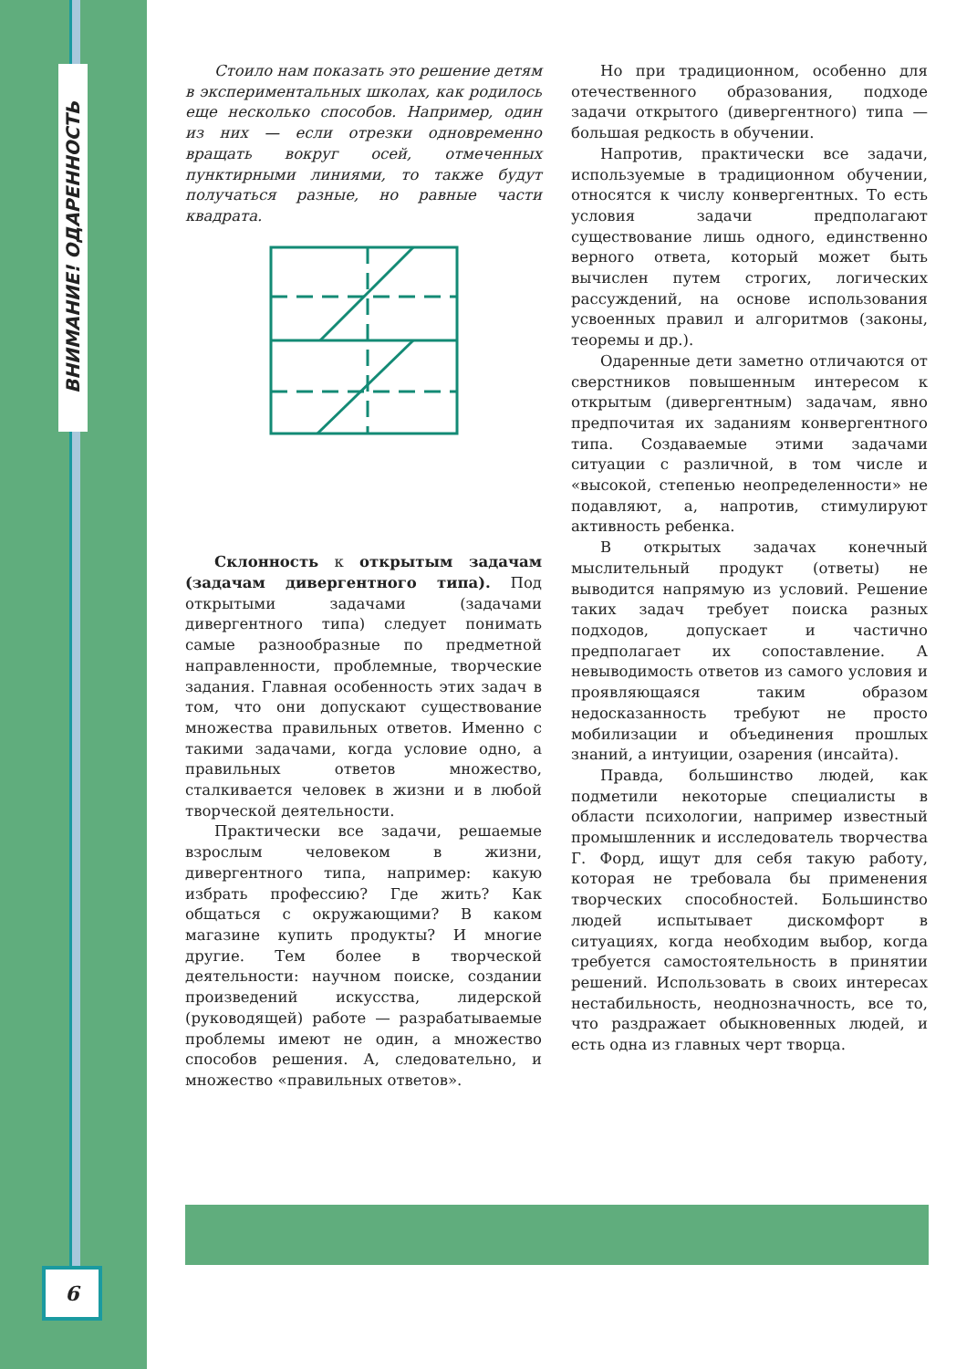ВНИМАНИЕ! ОДАРЕННОСТЬ
6
Стоило нам показать это решение детям в экспериментальных школах, как родилось еще несколько способов. Например, один из них — если отрезки одновременно вращать вокруг осей, отмеченных пунктирными линиями, то также будут получаться разные, но равные части квадрата.
Склонность к открытым задачам (задачам дивергентного типа). Под открытыми задачами (задачами дивергентного типа) следует понимать самые разнообразные по предметной направленности, проблемные, творческие задания. Главная особенность этих задач в том, что они допускают существование множества правильных ответов. Именно с такими задачами, когда условие одно, а правильных ответов множество, сталкивается человек в жизни и в любой творческой деятельности.
Практически все задачи, решаемые взрослым человеком в жизни, дивергентного типа, например: какую избрать профессию? Где жить? Как общаться с окружающими? В каком магазине купить продукты? И многие другие. Тем более в творческой деятельности: научном поиске, создании произведений искусства, лидерской (руководящей) работе — разрабатываемые проблемы имеют не один, а множество способов решения. А, следовательно, и множество «правильных ответов».
Но при традиционном, особенно для отечественного образования, подходе задачи открытого (дивергентного) типа — большая редкость в обучении.
Напротив, практически все задачи, используемые в традиционном обучении, относятся к числу конвергентных. То есть условия задачи предполагают существование лишь одного, единственно верного ответа, который может быть вычислен путем строгих, логических рассуждений, на основе использования усвоенных правил и алгоритмов (законы, теоремы и др.).
Одаренные дети заметно отличаются от сверстников повышенным интересом к открытым (дивергентным) задачам, явно предпочитая их заданиям конвергентного типа. Создаваемые этими задачами ситуации с различной, в том числе и «высокой, степенью неопределенности» не подавляют, а, напротив, стимулируют активность ребенка.
В открытых задачах конечный мыслительный продукт (ответы) не выводится напрямую из условий. Решение таких задач требует поиска разных подходов, допускает и частично предполагает их сопоставление. А невыводимость ответов из самого условия и проявляющаяся таким образом недосказанность требуют не просто мобилизации и объединения прошлых знаний, а интуиции, озарения (инсайта).
Правда, большинство людей, как подметили некоторые специалисты в области психологии, например известный промышленник и исследователь творчества Г. Форд, ищут для себя такую работу, которая не требовала бы применения творческих способностей. Большинство людей испытывает дискомфорт в ситуациях, когда необходим выбор, когда требуется самостоятельность в принятии решений. Использовать в своих интересах нестабильность, неоднозначность, все то, что раздражает обыкновенных людей, и есть одна из главных черт творца.